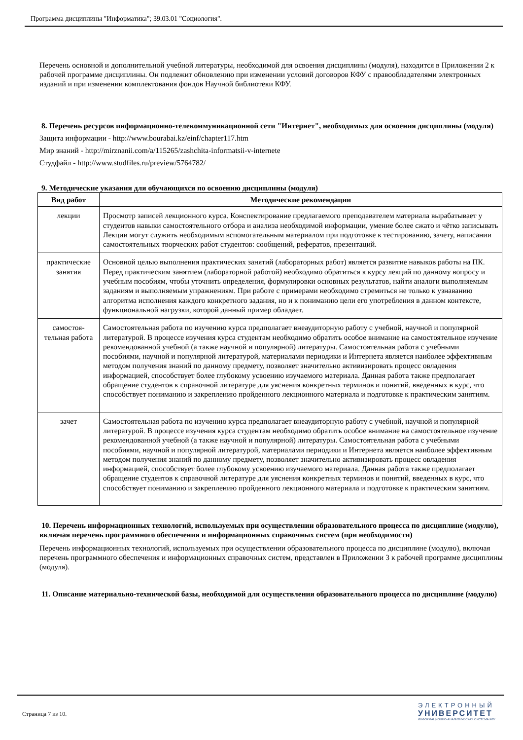Программа дисциплины "Информатика"; 39.03.01 "Социология".
Перечень основной и дополнительной учебной литературы, необходимой для освоения дисциплины (модуля), находится в Приложении 2 к рабочей программе дисциплины. Он подлежит обновлению при изменении условий договоров КФУ с правообладателями электронных изданий и при изменении комплектования фондов Научной библиотеки КФУ.
8. Перечень ресурсов информационно-телекоммуникационной сети "Интернет", необходимых для освоения дисциплины (модуля)
Защита информации - http://www.bourabai.kz/einf/chapter117.htm
Мир знаний - http://mirznanii.com/a/115265/zashchita-informatsii-v-internete
Студфайл - http://www.studfiles.ru/preview/5764782/
9. Методические указания для обучающихся по освоению дисциплины (модуля)
| Вид работ | Методические рекомендации |
| --- | --- |
| лекции | Просмотр записей лекционного курса. Конспектирование предлагаемого преподавателем материала вырабатывает у студентов навыки самостоятельного отбора и анализа необходимой информации, умение более сжато и чётко записывать Лекции могут служить необходимым вспомогательным материалом при подготовке к тестированию, зачету, написании самостоятельных творческих работ студентов: сообщений, рефератов, презентаций. |
| практические занятия | Основной целью выполнения практических занятий (лабораторных работ) является развитие навыков работы на ПК. Перед практическим занятием (лабораторной работой) необходимо обратиться к курсу лекций по данному вопросу и учебным пособиям, чтобы уточнить определения, формулировки основных результатов, найти аналоги выполняемым заданиям и выполняемым упражнениям. При работе с примерами необходимо стремиться не только к узнаванию алгоритма исполнения каждого конкретного задания, но и к пониманию цели его употребления в данном контексте, функциональной нагрузки, которой данный пример обладает. |
| самостоя-тельная работа | Самостоятельная работа по изучению курса предполагает внеаудиторную работу с учебной, научной и популярной литературой. В процессе изучения курса студентам необходимо обратить особое внимание на самостоятельное изучение рекомендованной учебной (а также научной и популярной) литературы. Самостоятельная работа с учебными пособиями, научной и популярной литературой, материалами периодики и Интернета является наиболее эффективным методом получения знаний по данному предмету, позволяет значительно активизировать процесс овладения информацией, способствует более глубокому усвоению изучаемого материала. Данная работа также предполагает обращение студентов к справочной литературе для уяснения конкретных терминов и понятий, введенных в курс, что способствует пониманию и закреплению пройденного лекционного материала и подготовке к практическим занятиям. |
| зачет | Самостоятельная работа по изучению курса предполагает внеаудиторную работу с учебной, научной и популярной литературой. В процессе изучения курса студентам необходимо обратить особое внимание на самостоятельное изучение рекомендованной учебной (а также научной и популярной) литературы. Самостоятельная работа с учебными пособиями, научной и популярной литературой, материалами периодики и Интернета является наиболее эффективным методом получения знаний по данному предмету, позволяет значительно активизировать процесс овладения информацией, способствует более глубокому усвоению изучаемого материала. Данная работа также предполагает обращение студентов к справочной литературе для уяснения конкретных терминов и понятий, введенных в курс, что способствует пониманию и закреплению пройденного лекционного материала и подготовке к практическим занятиям. |
10. Перечень информационных технологий, используемых при осуществлении образовательного процесса по дисциплине (модулю), включая перечень программного обеспечения и информационных справочных систем (при необходимости)
Перечень информационных технологий, используемых при осуществлении образовательного процесса по дисциплине (модулю), включая перечень программного обеспечения и информационных справочных систем, представлен в Приложении 3 к рабочей программе дисциплины (модуля).
11. Описание материально-технической базы, необходимой для осуществления образовательного процесса по дисциплине (модулю)
Страница 7 из 10.
ЭЛЕКТРОННЫЙ
УНИВЕРСИТЕТ
ИНФОРМАЦИОННО-АНАЛИТИЧЕСКАЯ СИСТЕМА КФУ